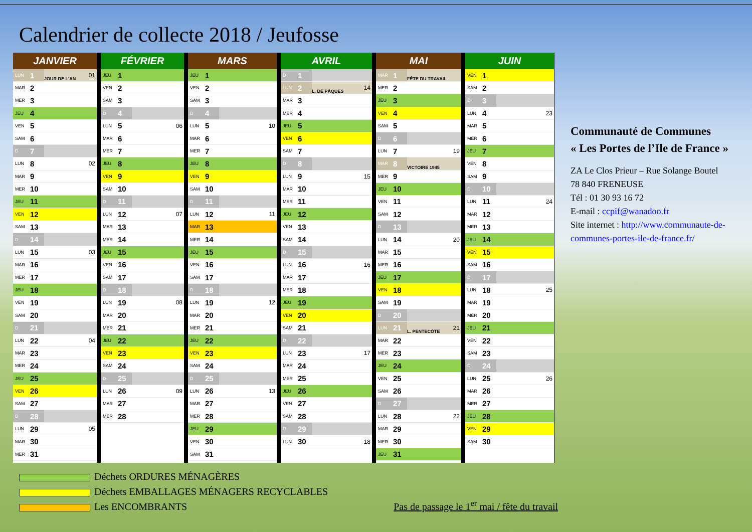Calendrier de collecte 2018 / Jeufosse
JANVIER
| LUN | 1 | JOUR DE L'AN | 01 |
| MAR | 2 | | |
| MER | 3 | | |
| JEU | 4 | | |
| VEN | 5 | | |
| SAM | 6 | | |
| D | 7 | | |
| LUN | 8 | | 02 |
| MAR | 9 | | |
| MER | 10 | | |
| JEU | 11 | | |
| VEN | 12 | | |
| SAM | 13 | | |
| D | 14 | | |
| LUN | 15 | | 03 |
| MAR | 16 | | |
| MER | 17 | | |
| JEU | 18 | | |
| VEN | 19 | | |
| SAM | 20 | | |
| D | 21 | | |
| LUN | 22 | | 04 |
| MAR | 23 | | |
| MER | 24 | | |
| JEU | 25 | | |
| VEN | 26 | | |
| SAM | 27 | | |
| D | 28 | | |
| LUN | 29 | | 05 |
| MAR | 30 | | |
| MER | 31 | | |
FÉVRIER
| JEU | 1 | | |
| VEN | 2 | | |
| SAM | 3 | | |
| D | 4 | | |
| LUN | 5 | | 06 |
| MAR | 6 | | |
| MER | 7 | | |
| JEU | 8 | | |
| VEN | 9 | | |
| SAM | 10 | | |
| D | 11 | | |
| LUN | 12 | | 07 |
| MAR | 13 | | |
| MER | 14 | | |
| JEU | 15 | | |
| VEN | 16 | | |
| SAM | 17 | | |
| D | 18 | | |
| LUN | 19 | | 08 |
| MAR | 20 | | |
| MER | 21 | | |
| JEU | 22 | | |
| VEN | 23 | | |
| SAM | 24 | | |
| D | 25 | | |
| LUN | 26 | | 09 |
| MAR | 27 | | |
| MER | 28 | | |
MARS
| JEU | 1 | | |
| VEN | 2 | | |
| SAM | 3 | | |
| D | 4 | | |
| LUN | 5 | | 10 |
| MAR | 6 | | |
| MER | 7 | | |
| JEU | 8 | | |
| VEN | 9 | | |
| SAM | 10 | | |
| D | 11 | | |
| LUN | 12 | | 11 |
| MAR | 13 | | |
| MER | 14 | | |
| JEU | 15 | | |
| VEN | 16 | | |
| SAM | 17 | | |
| D | 18 | | |
| LUN | 19 | | 12 |
| MAR | 20 | | |
| MER | 21 | | |
| JEU | 22 | | |
| VEN | 23 | | |
| SAM | 24 | | |
| D | 25 | | |
| LUN | 26 | | 13 |
| MAR | 27 | | |
| MER | 28 | | |
| JEU | 29 | | |
| VEN | 30 | | |
| SAM | 31 | | |
AVRIL
| D | 1 | | |
| LUN | 2 | L. DE PÂQUES | 14 |
| MAR | 3 | | |
| MER | 4 | | |
| JEU | 5 | | |
| VEN | 6 | | |
| SAM | 7 | | |
| D | 8 | | |
| LUN | 9 | | 15 |
| MAR | 10 | | |
| MER | 11 | | |
| JEU | 12 | | |
| VEN | 13 | | |
| SAM | 14 | | |
| D | 15 | | |
| LUN | 16 | | 16 |
| MAR | 17 | | |
| MER | 18 | | |
| JEU | 19 | | |
| VEN | 20 | | |
| SAM | 21 | | |
| D | 22 | | |
| LUN | 23 | | 17 |
| MAR | 24 | | |
| MER | 25 | | |
| JEU | 26 | | |
| VEN | 27 | | |
| SAM | 28 | | |
| D | 29 | | |
| LUN | 30 | | 18 |
MAI
| MAR | 1 | FÊTE DU TRAVAIL | |
| MER | 2 | | |
| JEU | 3 | | |
| VEN | 4 | | |
| SAM | 5 | | |
| D | 6 | | |
| LUN | 7 | | 19 |
| MAR | 8 | VICTOIRE 1945 | |
| MER | 9 | | |
| JEU | 10 | | |
| VEN | 11 | | |
| SAM | 12 | | |
| D | 13 | | |
| LUN | 14 | | 20 |
| MAR | 15 | | |
| MER | 16 | | |
| JEU | 17 | | |
| VEN | 18 | | |
| SAM | 19 | | |
| D | 20 | | |
| LUN | 21 | L. PENTECÔTE | 21 |
| MAR | 22 | | |
| MER | 23 | | |
| JEU | 24 | | |
| VEN | 25 | | |
| SAM | 26 | | |
| D | 27 | | |
| LUN | 28 | | 22 |
| MAR | 29 | | |
| MER | 30 | | |
| JEU | 31 | | |
JUIN
| VEN | 1 | | |
| SAM | 2 | | |
| D | 3 | | |
| LUN | 4 | | 23 |
| MAR | 5 | | |
| MER | 6 | | |
| JEU | 7 | | |
| VEN | 8 | | |
| SAM | 9 | | |
| D | 10 | | |
| LUN | 11 | | 24 |
| MAR | 12 | | |
| MER | 13 | | |
| JEU | 14 | | |
| VEN | 15 | | |
| SAM | 16 | | |
| D | 17 | | |
| LUN | 18 | | 25 |
| MAR | 19 | | |
| MER | 20 | | |
| JEU | 21 | | |
| VEN | 22 | | |
| SAM | 23 | | |
| D | 24 | | |
| LUN | 25 | | 26 |
| MAR | 26 | | |
| MER | 27 | | |
| JEU | 28 | | |
| VEN | 29 | | |
| SAM | 30 | | |
Communauté de Communes
« Les Portes de l’Ile de France »
ZA Le Clos Prieur – Rue Solange Boutel
78 840 FRENEUSE
Tél : 01 30 93 16 72
E-mail : ccpif@wanadoo.fr
Site internet : http://www.communaute-de-communes-portes-ile-de-france.fr/
Déchets ORDURES MÉNAGÈRES
Déchets EMBALLAGES MÉNAGERS RECYCLABLES
Les ENCOMBRANTS
Pas de passage le 1<sup>er</sup> mai / fête du travail